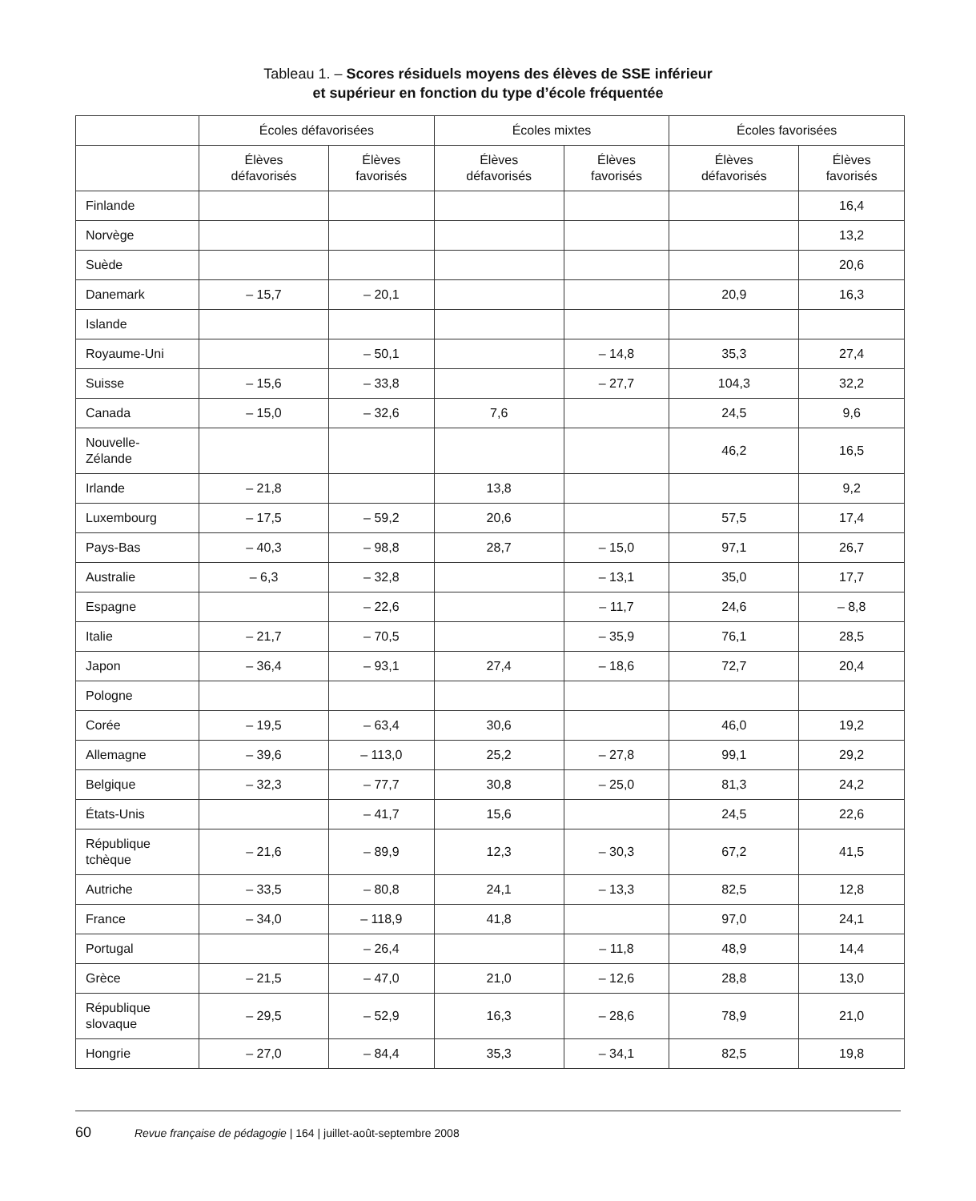Tableau 1. – Scores résiduels moyens des élèves de SSE inférieur
et supérieur en fonction du type d’école fréquentée
| | Écoles défavorisées | | Écoles mixtes | | Écoles favorisées | |
| --- | --- | --- | --- | --- | --- | --- |
| | Élèves défavorisés | Élèves favorisés | Élèves défavorisés | Élèves favorisés | Élèves défavorisés | Élèves favorisés |
| Finlande | | | | | | 16,4 |
| Norvège | | | | | | 13,2 |
| Suède | | | | | | 20,6 |
| Danemark | – 15,7 | – 20,1 | | | 20,9 | 16,3 |
| Islande | | | | | | |
| Royaume-Uni | | – 50,1 | | – 14,8 | 35,3 | 27,4 |
| Suisse | – 15,6 | – 33,8 | | – 27,7 | 104,3 | 32,2 |
| Canada | – 15,0 | – 32,6 | 7,6 | | 24,5 | 9,6 |
| Nouvelle- Zélande | | | | | 46,2 | 16,5 |
| Irlande | – 21,8 | | 13,8 | | | 9,2 |
| Luxembourg | – 17,5 | – 59,2 | 20,6 | | 57,5 | 17,4 |
| Pays-Bas | – 40,3 | – 98,8 | 28,7 | – 15,0 | 97,1 | 26,7 |
| Australie | – 6,3 | – 32,8 | | – 13,1 | 35,0 | 17,7 |
| Espagne | | – 22,6 | | – 11,7 | 24,6 | – 8,8 |
| Italie | – 21,7 | – 70,5 | | – 35,9 | 76,1 | 28,5 |
| Japon | – 36,4 | – 93,1 | 27,4 | – 18,6 | 72,7 | 20,4 |
| Pologne | | | | | | |
| Corée | – 19,5 | – 63,4 | 30,6 | | 46,0 | 19,2 |
| Allemagne | – 39,6 | – 113,0 | 25,2 | – 27,8 | 99,1 | 29,2 |
| Belgique | – 32,3 | – 77,7 | 30,8 | – 25,0 | 81,3 | 24,2 |
| États-Unis | | – 41,7 | 15,6 | | 24,5 | 22,6 |
| République tchèque | – 21,6 | – 89,9 | 12,3 | – 30,3 | 67,2 | 41,5 |
| Autriche | – 33,5 | – 80,8 | 24,1 | – 13,3 | 82,5 | 12,8 |
| France | – 34,0 | – 118,9 | 41,8 | | 97,0 | 24,1 |
| Portugal | | – 26,4 | | – 11,8 | 48,9 | 14,4 |
| Grèce | – 21,5 | – 47,0 | 21,0 | – 12,6 | 28,8 | 13,0 |
| République slovaque | – 29,5 | – 52,9 | 16,3 | – 28,6 | 78,9 | 21,0 |
| Hongrie | – 27,0 | – 84,4 | 35,3 | – 34,1 | 82,5 | 19,8 |
60 Revue française de pédagogie | 164 | juillet-août-septembre 2008